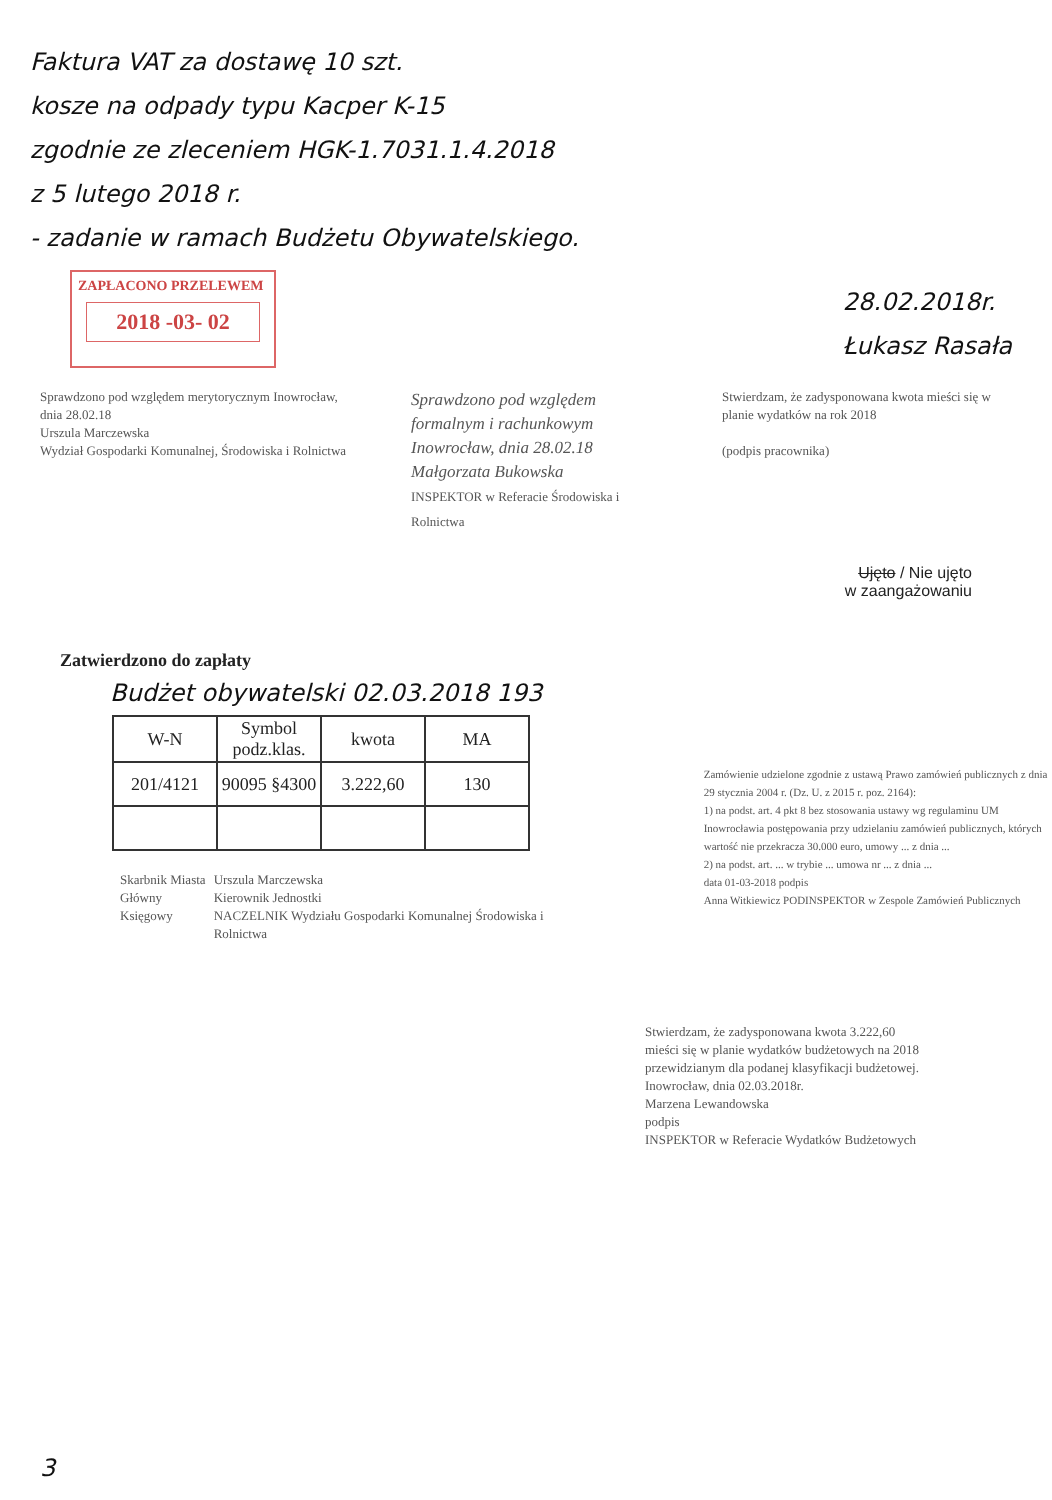Faktura VAT za dostawę 10 szt.
kosze na odpady typu Kacper K-15
zgodnie ze zleceniem HGK-1.7031.1.4.2018
z 5 lutego 2018 r.
- zadanie w ramach Budżetu Obywatelskiego.
ZAPŁACONO PRZELEWEM
2018 -03- 02
28.02.2018r.
Łukasz Rasała
Sprawdzono pod względem merytorycznym Inowrocław, dnia 28.02.18
Urszula Marczewska
Wydział Gospodarki Komunalnej, Środowiska i Rolnictwa
Sprawdzono pod względem formalnym i rachunkowym
Inowrocław, dnia 28.02.18
Małgorzata Bukowska
INSPEKTOR w Referacie Środowiska i Rolnictwa
Stwierdzam, że zadysponowana kwota mieści się w planie wydatków na rok 2018
(podpis pracownika)
Ujęto / Nie ujęto
w zaangażowaniu
Zatwierdzono do zapłaty
Budżet obywatelski 02.03.2018 193
| W-N | Symbol podz.klas. | kwota | MA |
| --- | --- | --- | --- |
| 201/4121 | 90095 §4300 | 3.222,60 | 130 |
Skarbnik Miasta
Główny Księgowy Urszula Marczewska
Kierownik Jednostki
NACZELNIK Wydziału Gospodarki Komunalnej Środowiska i Rolnictwa
Zamówienie udzielone zgodnie z ustawą Prawo zamówień publicznych z dnia 29 stycznia 2004 r. (Dz. U. z 2015 r. poz. 2164):
1) na podst. art. 4 pkt 8 bez stosowania ustawy wg regulaminu UM Inowrocławia postępowania przy udzielaniu zamówień publicznych, których wartość nie przekracza 30.000 euro, umowy ... z dnia ...
2) na podst. art. ... w trybie ... umowa nr ... z dnia ...
data 01-03-2018 podpis
Anna Witkiewicz PODINSPEKTOR w Zespole Zamówień Publicznych
Stwierdzam, że zadysponowana kwota 3.222,60
mieści się w planie wydatków budżetowych na 2018 przewidzianym dla podanej klasyfikacji budżetowej.
Inowrocław, dnia 02.03.2018r.
Marzena Lewandowska
podpis
INSPEKTOR w Referacie Wydatków Budżetowych
3